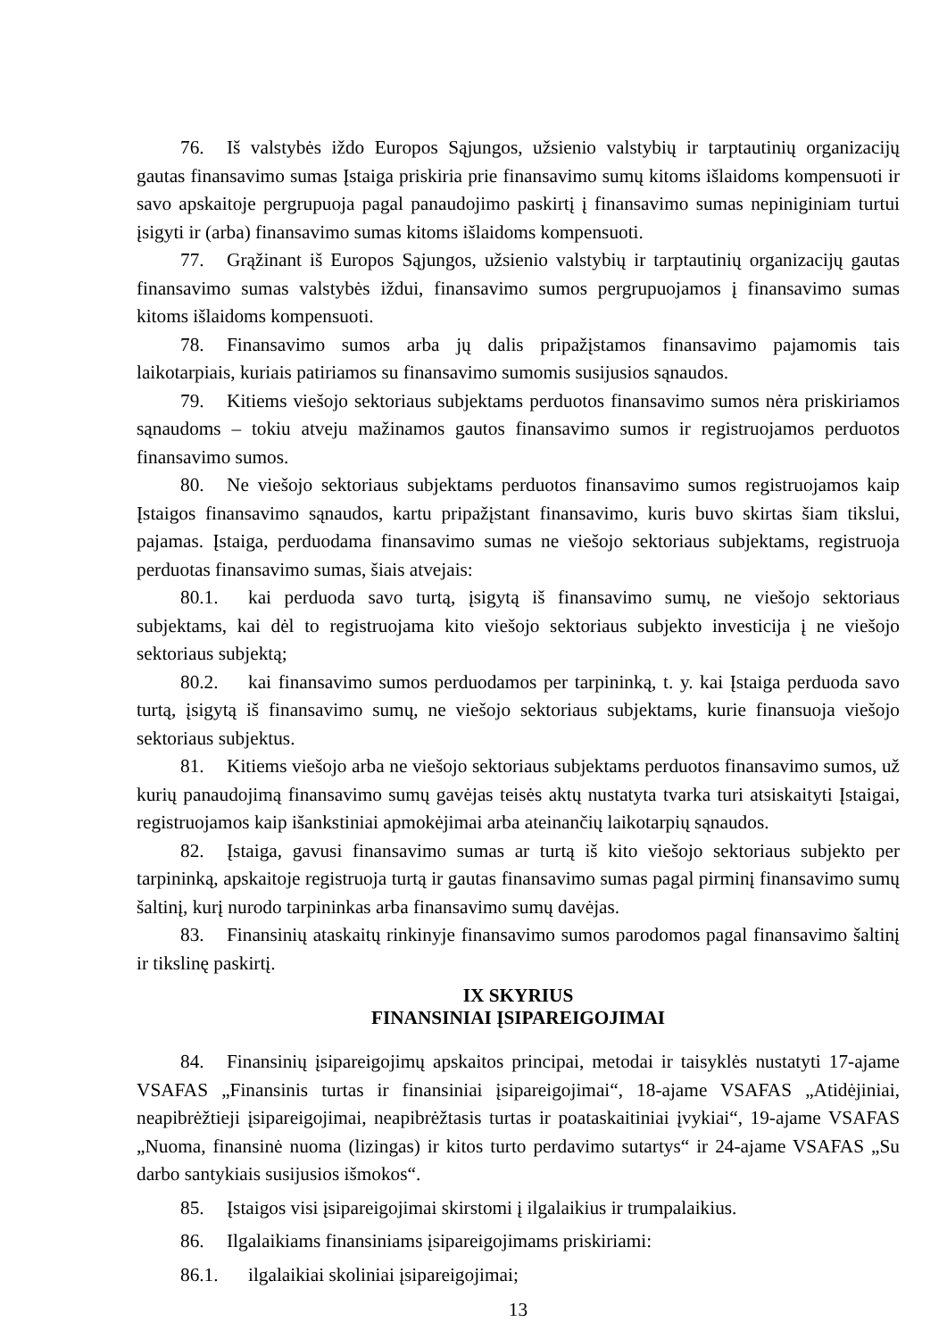76. Iš valstybės iždo Europos Sąjungos, užsienio valstybių ir tarptautinių organizacijų gautas finansavimo sumas Įstaiga priskiria prie finansavimo sumų kitoms išlaidoms kompensuoti ir savo apskaitoje pergrupuoja pagal panaudojimo paskirtį į finansavimo sumas nepiniginiam turtui įsigyti ir (arba) finansavimo sumas kitoms išlaidoms kompensuoti.
77. Grąžinant iš Europos Sąjungos, užsienio valstybių ir tarptautinių organizacijų gautas finansavimo sumas valstybės iždui, finansavimo sumos pergrupuojamos į finansavimo sumas kitoms išlaidoms kompensuoti.
78. Finansavimo sumos arba jų dalis pripažįstamos finansavimo pajamomis tais laikotarpiais, kuriais patiriamos su finansavimo sumomis susijusios sąnaudos.
79. Kitiems viešojo sektoriaus subjektams perduotos finansavimo sumos nėra priskiriamos sąnaudoms – tokiu atveju mažinamos gautos finansavimo sumos ir registruojamos perduotos finansavimo sumos.
80. Ne viešojo sektoriaus subjektams perduotos finansavimo sumos registruojamos kaip Įstaigos finansavimo sąnaudos, kartu pripažįstant finansavimo, kuris buvo skirtas šiam tikslui, pajamas. Įstaiga, perduodama finansavimo sumas ne viešojo sektoriaus subjektams, registruoja perduotas finansavimo sumas, šiais atvejais:
80.1. kai perduoda savo turtą, įsigytą iš finansavimo sumų, ne viešojo sektoriaus subjektams, kai dėl to registruojama kito viešojo sektoriaus subjekto investicija į ne viešojo sektoriaus subjektą;
80.2. kai finansavimo sumos perduodamos per tarpininką, t. y. kai Įstaiga perduoda savo turtą, įsigytą iš finansavimo sumų, ne viešojo sektoriaus subjektams, kurie finansuoja viešojo sektoriaus subjektus.
81. Kitiems viešojo arba ne viešojo sektoriaus subjektams perduotos finansavimo sumos, už kurių panaudojimą finansavimo sumų gavėjas teisės aktų nustatyta tvarka turi atsiskaityti Įstaigai, registruojamos kaip išankstiniai apmokėjimai arba ateinančių laikotarpių sąnaudos.
82. Įstaiga, gavusi finansavimo sumas ar turtą iš kito viešojo sektoriaus subjekto per tarpininką, apskaitoje registruoja turtą ir gautas finansavimo sumas pagal pirminį finansavimo sumų šaltinį, kurį nurodo tarpininkas arba finansavimo sumų davėjas.
83. Finansinių ataskaitų rinkinyje finansavimo sumos parodomos pagal finansavimo šaltinį ir tikslinę paskirtį.
IX SKYRIUS
FINANSINIAI ĮSIPAREIGOJIMAI
84. Finansinių įsipareigojimų apskaitos principai, metodai ir taisyklės nustatyti 17-ajame VSAFAS „Finansinis turtas ir finansiniai įsipareigojimai“, 18-ajame VSAFAS „Atidėjiniai, neapibrėžtieji įsipareigojimai, neapibrėžtasis turtas ir poataskaitiniai įvykiai“, 19-ajame VSAFAS „Nuoma, finansinė nuoma (lizingas) ir kitos turto perdavimo sutartys“ ir 24-ajame VSAFAS „Su darbo santykiais susijusios išmokos“.
85. Įstaigos visi įsipareigojimai skirstomi į ilgalaikius ir trumpalaikius.
86. Ilgalaikiams finansiniams įsipareigojimams priskiriami:
86.1. ilgalaikiai skoliniai įsipareigojimai;
13